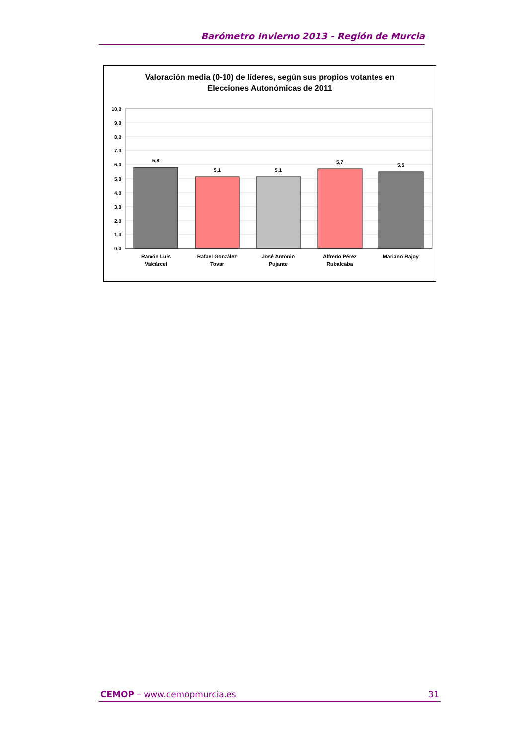Barómetro Invierno 2013 - Región de Murcia
Valoración media (0-10) de líderes, según sus propios votantes en
Elecciones Autonómicas de 2011
10,0
9,0
8,0
7,0
6,0
5,0
4,0
3,0
2,0
1,0
0,0
5,8
5,1
5,1
5,7
5,5
Ramón Luis
Valcárcel
Rafael González
Tovar
José Antonio
Pujante
Alfredo Pérez
Rubalcaba
Mariano Rajoy
CEMOP – www.cemopmurcia.es 31